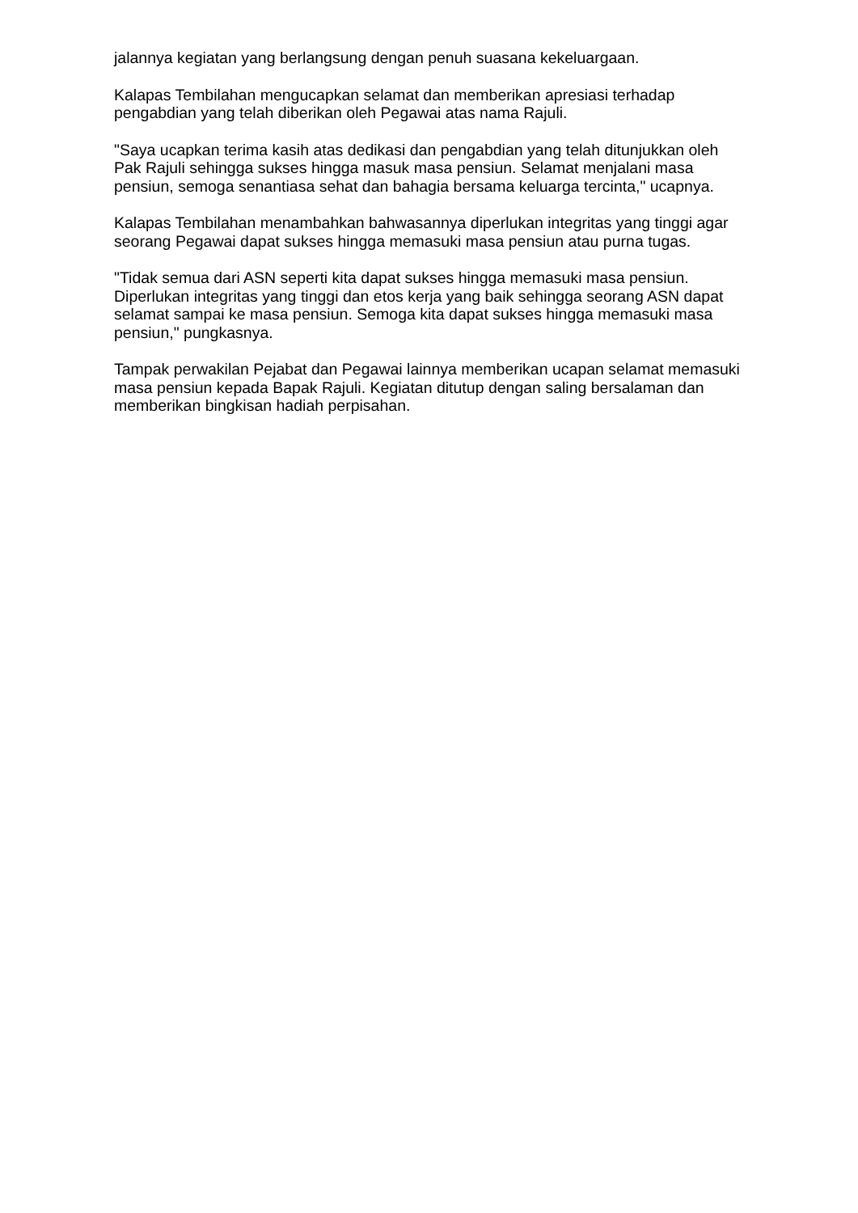jalannya kegiatan yang berlangsung dengan penuh suasana kekeluargaan.
Kalapas Tembilahan mengucapkan selamat dan memberikan apresiasi terhadap pengabdian yang telah diberikan oleh Pegawai atas nama Rajuli.
"Saya ucapkan terima kasih atas dedikasi dan pengabdian yang telah ditunjukkan oleh Pak Rajuli sehingga sukses hingga masuk masa pensiun. Selamat menjalani masa pensiun, semoga senantiasa sehat dan bahagia bersama keluarga tercinta," ucapnya.
Kalapas Tembilahan menambahkan bahwasannya diperlukan integritas yang tinggi agar seorang Pegawai dapat sukses hingga memasuki masa pensiun atau purna tugas.
"Tidak semua dari ASN seperti kita dapat sukses hingga memasuki masa pensiun. Diperlukan integritas yang tinggi dan etos kerja yang baik sehingga seorang ASN dapat selamat sampai ke masa pensiun. Semoga kita dapat sukses hingga memasuki masa pensiun," pungkasnya.
Tampak perwakilan Pejabat dan Pegawai lainnya memberikan ucapan selamat memasuki masa pensiun kepada Bapak Rajuli. Kegiatan ditutup dengan saling bersalaman dan memberikan bingkisan hadiah perpisahan.